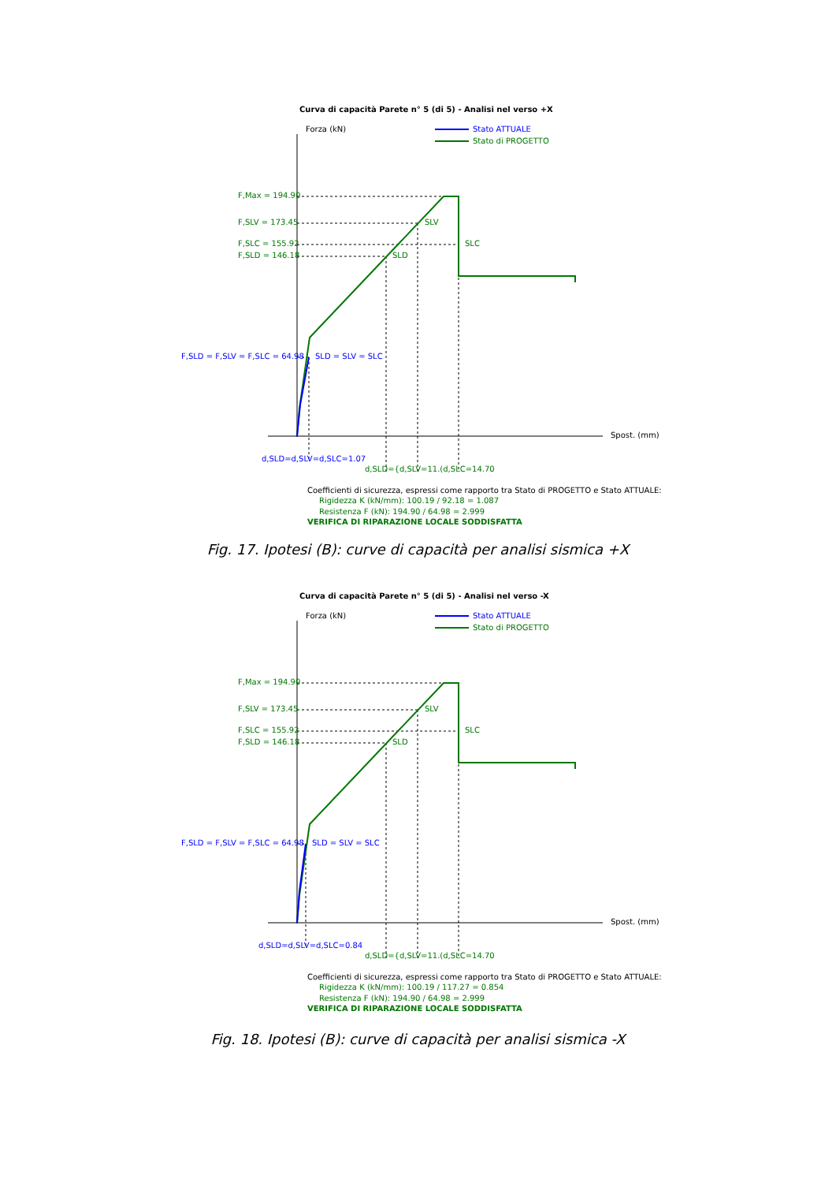Curva di capacità Parete n° 5 (di 5) - Analisi nel verso +X
Forza (kN) Stato ATTUALE
Stato di PROGETTO
F,Max = 194.90
F,SLV = 173.45 SLV
F,SLC = 155.92 SLC
F,SLD = 146.18 SLD
F,SLD = F,SLV = F,SLC = 64.98 SLD = SLV = SLC
Spost. (mm)
d,SLD=d,SLV=d,SLC=1.07
d,SLD={d,SLV=11.(d,SLC=14.70
Coefficienti di sicurezza, espressi come rapporto tra Stato di PROGETTO e Stato ATTUALE:
Rigidezza K (kN/mm): 100.19 / 92.18 = 1.087
Resistenza F (kN): 194.90 / 64.98 = 2.999
VERIFICA DI RIPARAZIONE LOCALE SODDISFATTA
Fig. 17. Ipotesi (B): curve di capacità per analisi sismica +X
Curva di capacità Parete n° 5 (di 5) - Analisi nel verso -X
Forza (kN) Stato ATTUALE
Stato di PROGETTO
F,Max = 194.90
F,SLV = 173.45 SLV
F,SLC = 155.92 SLC
F,SLD = 146.18 SLD
F,SLD = F,SLV = F,SLC = 64.98 SLD = SLV = SLC
Spost. (mm)
d,SLD=d,SLV=d,SLC=0.84
d,SLD={d,SLV=11.(d,SLC=14.70
Coefficienti di sicurezza, espressi come rapporto tra Stato di PROGETTO e Stato ATTUALE:
Rigidezza K (kN/mm): 100.19 / 117.27 = 0.854
Resistenza F (kN): 194.90 / 64.98 = 2.999
VERIFICA DI RIPARAZIONE LOCALE SODDISFATTA
Fig. 18. Ipotesi (B): curve di capacità per analisi sismica -X